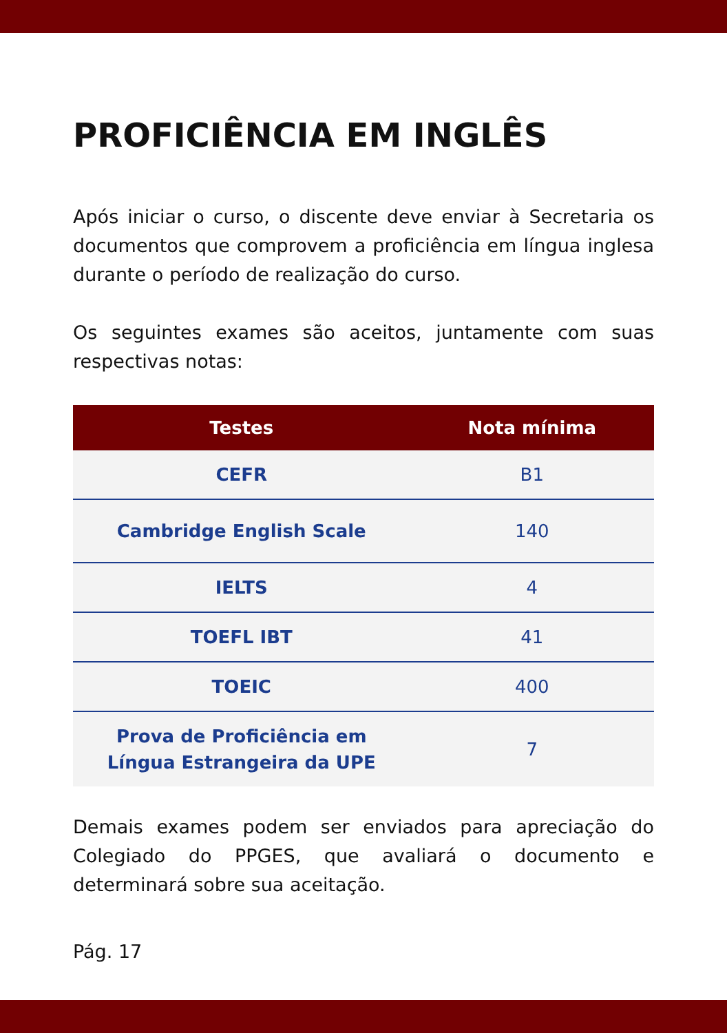PROFICIÊNCIA EM INGLÊS
Após iniciar o curso, o discente deve enviar à Secretaria os documentos que comprovem a proficiência em língua inglesa durante o período de realização do curso.
Os seguintes exames são aceitos, juntamente com suas respectivas notas:
| Testes | Nota mínima |
| --- | --- |
| CEFR | B1 |
| Cambridge English Scale | 140 |
| IELTS | 4 |
| TOEFL IBT | 41 |
| TOEIC | 400 |
| Prova de Proficiência em Língua Estrangeira da UPE | 7 |
Demais exames podem ser enviados para apreciação do Colegiado do PPGES, que avaliará o documento e determinará sobre sua aceitação.
Pág. 17